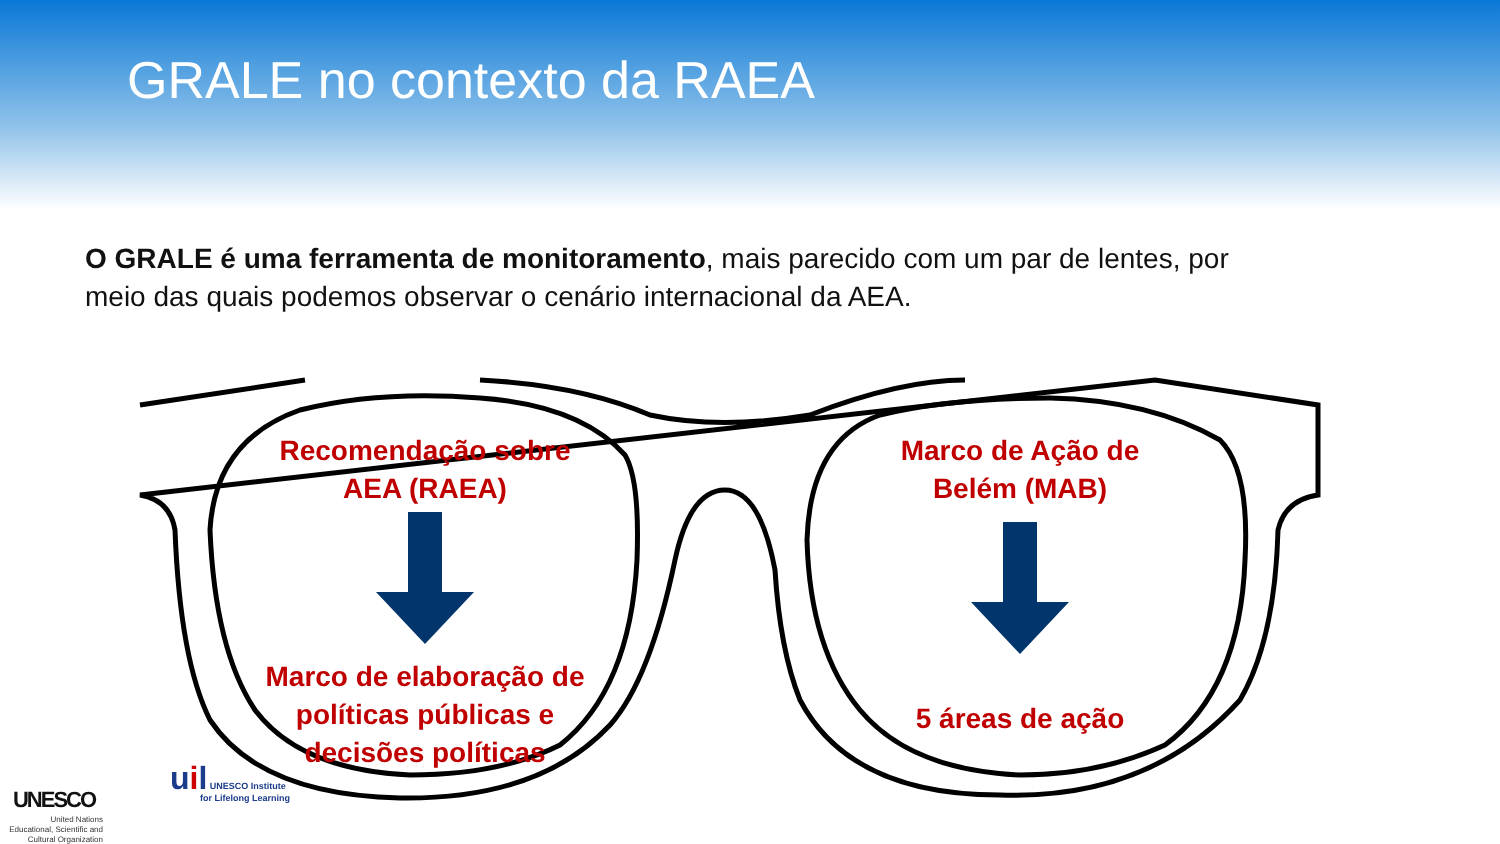GRALE no contexto da RAEA
O GRALE é uma ferramenta de monitoramento, mais parecido com um par de lentes, por meio das quais podemos observar o cenário internacional da AEA.
Recomendação sobre AEA (RAEA)
Marco de elaboração de políticas públicas e decisões políticas
Marco de Ação de Belém (MAB)
5 áreas de ação
UNESCO
United Nations Educational, Scientific and Cultural Organization
uil UNESCO Institute
for Lifelong Learning